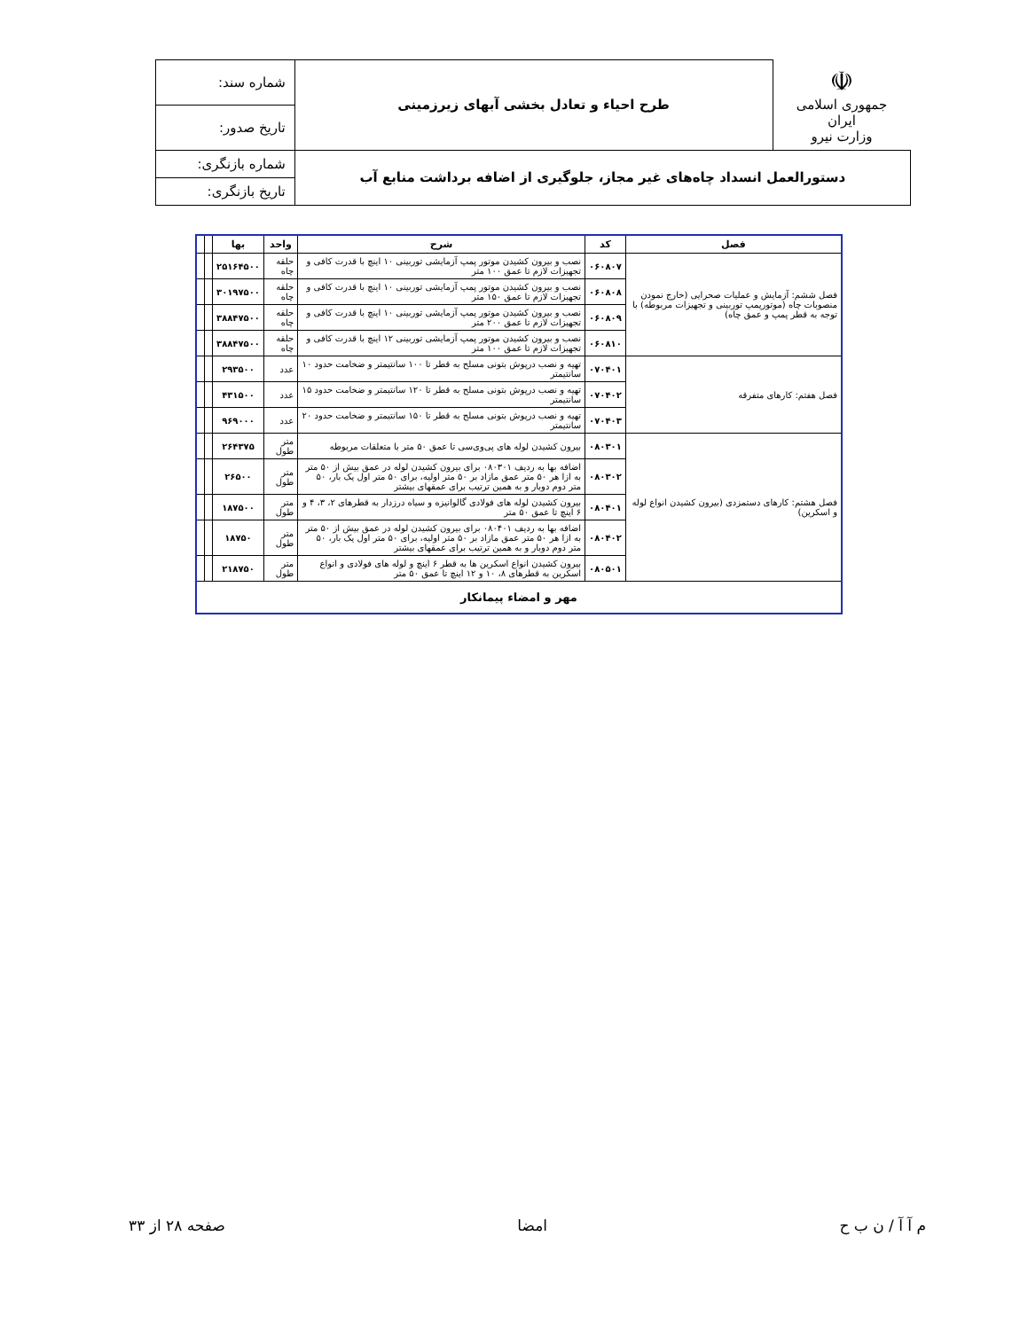| ☫ جمهوری اسلامی ایران وزارت نیرو | طرح احیاء و تعادل بخشی آبهای زیرزمینی | شماره سند: |
| | | تاریخ صدور: |
| دستورالعمل انسداد چاه‌های غیر مجاز، جلوگیری از اضافه برداشت منابع آب | | شماره بازنگری: |
| | | تاریخ بازنگری: |
| فصل | کد | شرح | واحد | بها | | |
| --- | --- | --- | --- | --- | --- | --- |
| فصل ششم: آزمایش و عملیات صحرایی (خارج نمودن منصوبات چاه (موتورپمپ توربینی و تجهیزات مربوطه) با توجه به قطر پمپ و عمق چاه) | ۰۶۰۸۰۷ | نصب و بیرون کشیدن موتور پمپ آزمایشی توربینی ۱۰ اینچ با قدرت کافی و تجهیزات لازم تا عمق ۱۰۰ متر | حلقه چاه | ۲۵۱۶۴۵۰۰ | | |
| | ۰۶۰۸۰۸ | نصب و بیرون کشیدن موتور پمپ آزمایشی توربینی ۱۰ اینچ با قدرت کافی و تجهیزات لازم تا عمق ۱۵۰ متر | حلقه چاه | ۳۰۱۹۷۵۰۰ | | |
| | ۰۶۰۸۰۹ | نصب و بیرون کشیدن موتور پمپ آزمایشی توربینی ۱۰ اینچ با قدرت کافی و تجهیزات لازم تا عمق ۲۰۰ متر | حلقه چاه | ۳۸۸۴۷۵۰۰ | | |
| | ۰۶۰۸۱۰ | نصب و بیرون کشیدن موتور پمپ آزمایشی توربینی ۱۲ اینچ با قدرت کافی و تجهیزات لازم تا عمق ۱۰۰ متر | حلقه چاه | ۳۸۸۴۷۵۰۰ | | |
| فصل هفتم: کارهای متفرقه | ۰۷۰۴۰۱ | تهیه و نصب درپوش بتونی مسلح به قطر تا ۱۰۰ سانتیمتر و ضخامت حدود ۱۰ سانتیمتر | عدد | ۲۹۳۵۰۰ | | |
| | ۰۷۰۴۰۲ | تهیه و نصب درپوش بتونی مسلح به قطر تا ۱۲۰ سانتیمتر و ضخامت حدود ۱۵ سانتیمتر | عدد | ۴۳۱۵۰۰ | | |
| | ۰۷۰۴۰۳ | تهیه و نصب درپوش بتونی مسلح به قطر تا ۱۵۰ سانتیمتر و ضخامت حدود ۲۰ سانتیمتر | عدد | ۹۶۹۰۰۰ | | |
| فصل هشتم: کارهای دستمزدی (بیرون کشیدن انواع لوله و اسکرین) | ۰۸۰۳۰۱ | بیرون کشیدن لوله های پی‌وی‌سی تا عمق ۵۰ متر با متعلقات مربوطه | متر طول | ۲۶۴۳۷۵ | | |
| | ۰۸۰۳۰۲ | اضافه بها به ردیف ۰۸۰۳۰۱ برای بیرون کشیدن لوله در عمق بیش از ۵۰ متر به ازا هر ۵۰ متر عمق مازاد بر ۵۰ متر اولیه، برای ۵۰ متر اول یک بار، ۵۰ متر دوم دوبار و به همین ترتیب برای عمقهای بیشتر | متر طول | ۲۶۵۰۰ | | |
| | ۰۸۰۴۰۱ | بیرون کشیدن لوله های فولادی گالوانیزه و سیاه درزدار به قطرهای ۲، ۳، ۴ و ۶ اینچ تا عمق ۵۰ متر | متر طول | ۱۸۷۵۰۰ | | |
| | ۰۸۰۴۰۲ | اضافه بها به ردیف ۰۸۰۴۰۱ برای بیرون کشیدن لوله در عمق بیش از ۵۰ متر به ازا هر ۵۰ متر عمق مازاد بر ۵۰ متر اولیه، برای ۵۰ متر اول یک بار، ۵۰ متر دوم دوبار و به همین ترتیب برای عمقهای بیشتر | متر طول | ۱۸۷۵۰ | | |
| | ۰۸۰۵۰۱ | بیرون کشیدن انواع اسکرین ها به قطر ۶ اینچ و لوله های فولادی و انواع اسکرین به قطرهای ۸، ۱۰ و ۱۲ اینچ تا عمق ۵۰ متر | متر طول | ۲۱۸۷۵۰ | | |
| مهر و امضاء پیمانکار | | | | | | |
م آ آ / ن ب ح امضا صفحه ۲۸ از ۳۳